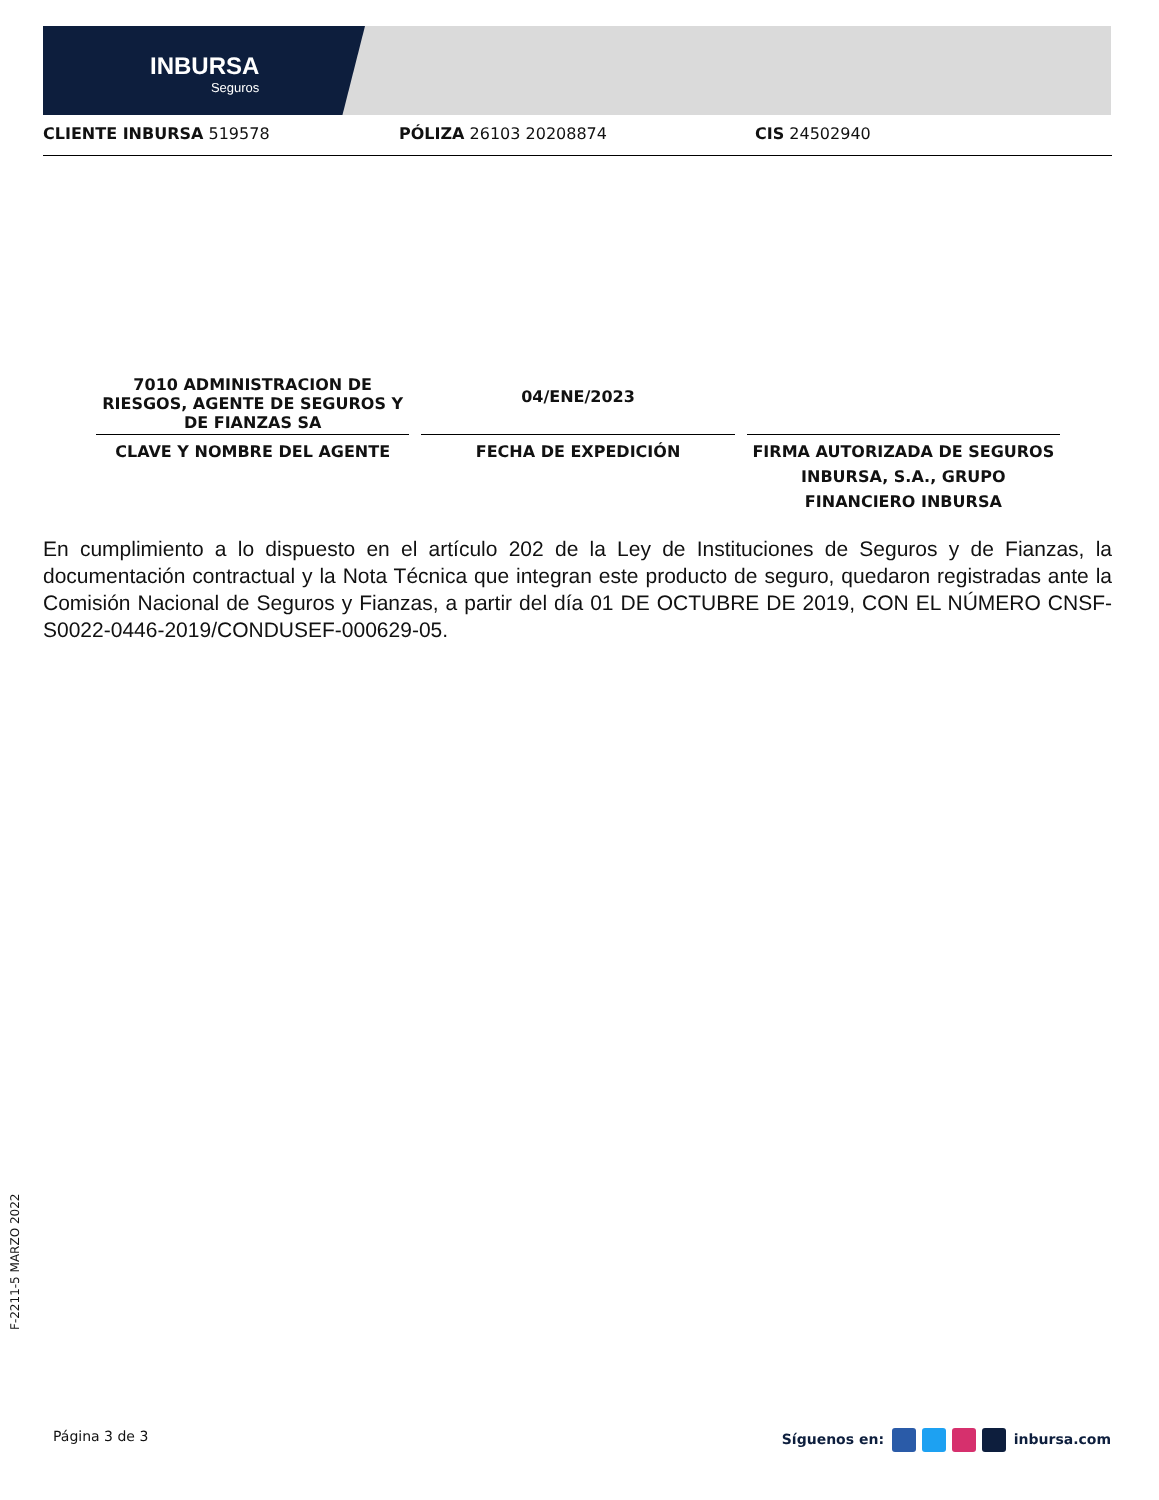INBURSA
Seguros
CLIENTE INBURSA 519578 PÓLIZA 26103 20208874 CIS 24502940
7010 ADMINISTRACION DE RIESGOS, AGENTE DE SEGUROS Y DE FIANZAS SA
CLAVE Y NOMBRE DEL AGENTE
04/ENE/2023
FECHA DE EXPEDICIÓN
FIRMA AUTORIZADA DE SEGUROS INBURSA, S.A., GRUPO FINANCIERO INBURSA
En cumplimiento a lo dispuesto en el artículo 202 de la Ley de Instituciones de Seguros y de Fianzas, la documentación contractual y la Nota Técnica que integran este producto de seguro, quedaron registradas ante la Comisión Nacional de Seguros y Fianzas, a partir del día 01 DE OCTUBRE DE 2019, CON EL NÚMERO CNSF-S0022-0446-2019/CONDUSEF-000629-05.
F-2211-5 MARZO 2022
Página 3 de 3 Síguenos en: inbursa.com